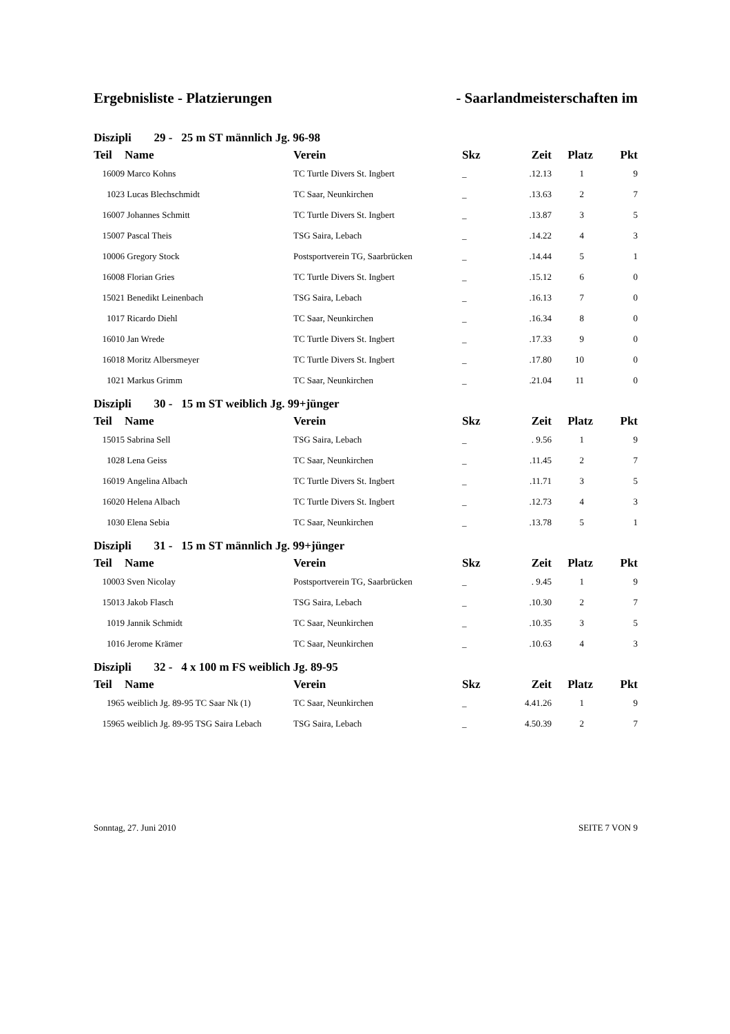Ergebnisliste - Platzierungen - Saarlandmeisterschaften im
| Diszipli | 29 - 25 m ST männlich Jg. 96-98 | | | | | |
| Teil | Name | Verein | Skz | Zeit | Platz | Pkt |
| 16009 | Marco Kohns | TC Turtle Divers St. Ingbert | _ | .12.13 | 1 | 9 |
| 1023 | Lucas Blechschmidt | TC Saar, Neunkirchen | _ | .13.63 | 2 | 7 |
| 16007 | Johannes Schmitt | TC Turtle Divers St. Ingbert | _ | .13.87 | 3 | 5 |
| 15007 | Pascal Theis | TSG Saira, Lebach | _ | .14.22 | 4 | 3 |
| 10006 | Gregory Stock | Postsportverein TG, Saarbrücken | _ | .14.44 | 5 | 1 |
| 16008 | Florian Gries | TC Turtle Divers St. Ingbert | _ | .15.12 | 6 | 0 |
| 15021 | Benedikt Leinenbach | TSG Saira, Lebach | _ | .16.13 | 7 | 0 |
| 1017 | Ricardo Diehl | TC Saar, Neunkirchen | _ | .16.34 | 8 | 0 |
| 16010 | Jan Wrede | TC Turtle Divers St. Ingbert | _ | .17.33 | 9 | 0 |
| 16018 | Moritz Albersmeyer | TC Turtle Divers St. Ingbert | _ | .17.80 | 10 | 0 |
| 1021 | Markus Grimm | TC Saar, Neunkirchen | _ | .21.04 | 11 | 0 |
| Diszipli | 30 - 15 m ST weiblich Jg. 99+jünger | | | | | |
| Teil | Name | Verein | Skz | Zeit | Platz | Pkt |
| 15015 | Sabrina Sell | TSG Saira, Lebach | _ | . 9.56 | 1 | 9 |
| 1028 | Lena Geiss | TC Saar, Neunkirchen | _ | .11.45 | 2 | 7 |
| 16019 | Angelina Albach | TC Turtle Divers St. Ingbert | _ | .11.71 | 3 | 5 |
| 16020 | Helena Albach | TC Turtle Divers St. Ingbert | _ | .12.73 | 4 | 3 |
| 1030 | Elena Sebia | TC Saar, Neunkirchen | _ | .13.78 | 5 | 1 |
| Diszipli | 31 - 15 m ST männlich Jg. 99+jünger | | | | | |
| Teil | Name | Verein | Skz | Zeit | Platz | Pkt |
| 10003 | Sven Nicolay | Postsportverein TG, Saarbrücken | _ | . 9.45 | 1 | 9 |
| 15013 | Jakob Flasch | TSG Saira, Lebach | _ | .10.30 | 2 | 7 |
| 1019 | Jannik Schmidt | TC Saar, Neunkirchen | _ | .10.35 | 3 | 5 |
| 1016 | Jerome Krämer | TC Saar, Neunkirchen | _ | .10.63 | 4 | 3 |
| Diszipli | 32 - 4 x 100 m FS weiblich Jg. 89-95 | | | | | |
| Teil | Name | Verein | Skz | Zeit | Platz | Pkt |
| 1965 | weiblich Jg. 89-95 TC Saar Nk (1) | TC Saar, Neunkirchen | _ | 4.41.26 | 1 | 9 |
| 15965 | weiblich Jg. 89-95 TSG Saira Lebach | TSG Saira, Lebach | _ | 4.50.39 | 2 | 7 |
Sonntag, 27. Juni 2010 SEITE 7 VON 9